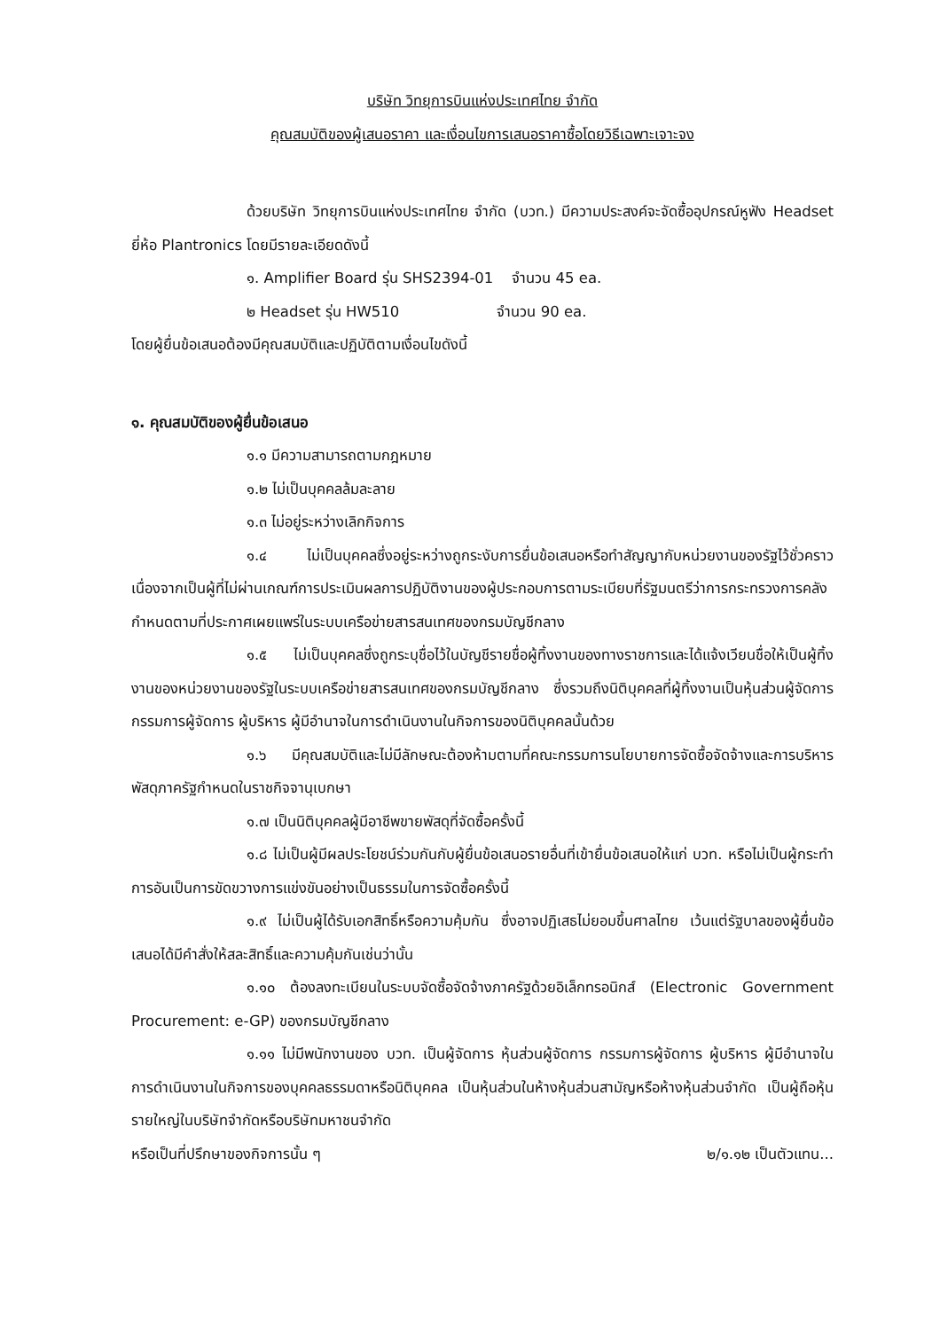บริษัท วิทยุการบินแห่งประเทศไทย จำกัด
คุณสมบัติของผู้เสนอราคา และเงื่อนไขการเสนอราคาซื้อโดยวิธีเฉพาะเจาะจง
ด้วยบริษัท วิทยุการบินแห่งประเทศไทย จำกัด (บวท.) มีความประสงค์จะจัดซื้ออุปกรณ์หูฟัง Headset ยี่ห้อ Plantronics โดยมีรายละเอียดดังนี้
๑. Amplifier Board รุ่น SHS2394-01 จำนวน 45 ea.
๒ Headset รุ่น HW510 จำนวน 90 ea.
โดยผู้ยื่นข้อเสนอต้องมีคุณสมบัติและปฏิบัติตามเงื่อนไขดังนี้
๑. คุณสมบัติของผู้ยื่นข้อเสนอ
๑.๑ มีความสามารถตามกฎหมาย
๑.๒ ไม่เป็นบุคคลล้มละลาย
๑.๓ ไม่อยู่ระหว่างเลิกกิจการ
๑.๔ ไม่เป็นบุคคลซึ่งอยู่ระหว่างถูกระงับการยื่นข้อเสนอหรือทำสัญญากับหน่วยงานของรัฐไว้ชั่วคราว เนื่องจากเป็นผู้ที่ไม่ผ่านเกณฑ์การประเมินผลการปฏิบัติงานของผู้ประกอบการตามระเบียบที่รัฐมนตรีว่าการกระทรวงการคลังกำหนดตามที่ประกาศเผยแพร่ในระบบเครือข่ายสารสนเทศของกรมบัญชีกลาง
๑.๕ ไม่เป็นบุคคลซึ่งถูกระบุชื่อไว้ในบัญชีรายชื่อผู้ทิ้งงานของทางราชการและได้แจ้งเวียนชื่อให้เป็นผู้ทิ้งงานของหน่วยงานของรัฐในระบบเครือข่ายสารสนเทศของกรมบัญชีกลาง ซึ่งรวมถึงนิติบุคคลที่ผู้ทิ้งงานเป็นหุ้นส่วนผู้จัดการ กรรมการผู้จัดการ ผู้บริหาร ผู้มีอำนาจในการดำเนินงานในกิจการของนิติบุคคลนั้นด้วย
๑.๖ มีคุณสมบัติและไม่มีลักษณะต้องห้ามตามที่คณะกรรมการนโยบายการจัดซื้อจัดจ้างและการบริหารพัสดุภาครัฐกำหนดในราชกิจจานุเบกษา
๑.๗ เป็นนิติบุคคลผู้มีอาชีพขายพัสดุที่จัดซื้อครั้งนี้
๑.๘ ไม่เป็นผู้มีผลประโยชน์ร่วมกันกับผู้ยื่นข้อเสนอรายอื่นที่เข้ายื่นข้อเสนอให้แก่ บวท. หรือไม่เป็นผู้กระทำการอันเป็นการขัดขวางการแข่งขันอย่างเป็นธรรมในการจัดซื้อครั้งนี้
๑.๙ ไม่เป็นผู้ได้รับเอกสิทธิ์หรือความคุ้มกัน ซึ่งอาจปฏิเสธไม่ยอมขึ้นศาลไทย เว้นแต่รัฐบาลของผู้ยื่นข้อเสนอได้มีคำสั่งให้สละสิทธิ์และความคุ้มกันเช่นว่านั้น
๑.๑๐ ต้องลงทะเบียนในระบบจัดซื้อจัดจ้างภาครัฐด้วยอิเล็กทรอนิกส์ (Electronic Government Procurement: e-GP) ของกรมบัญชีกลาง
๑.๑๑ ไม่มีพนักงานของ บวท. เป็นผู้จัดการ หุ้นส่วนผู้จัดการ กรรมการผู้จัดการ ผู้บริหาร ผู้มีอำนาจในการดำเนินงานในกิจการของบุคคลธรรมดาหรือนิติบุคคล เป็นหุ้นส่วนในห้างหุ้นส่วนสามัญหรือห้างหุ้นส่วนจำกัด เป็นผู้ถือหุ้นรายใหญ่ในบริษัทจำกัดหรือบริษัทมหาชนจำกัด
หรือเป็นที่ปรึกษาของกิจการนั้น ๆ ๒/๑.๑๒ เป็นตัวแทน...